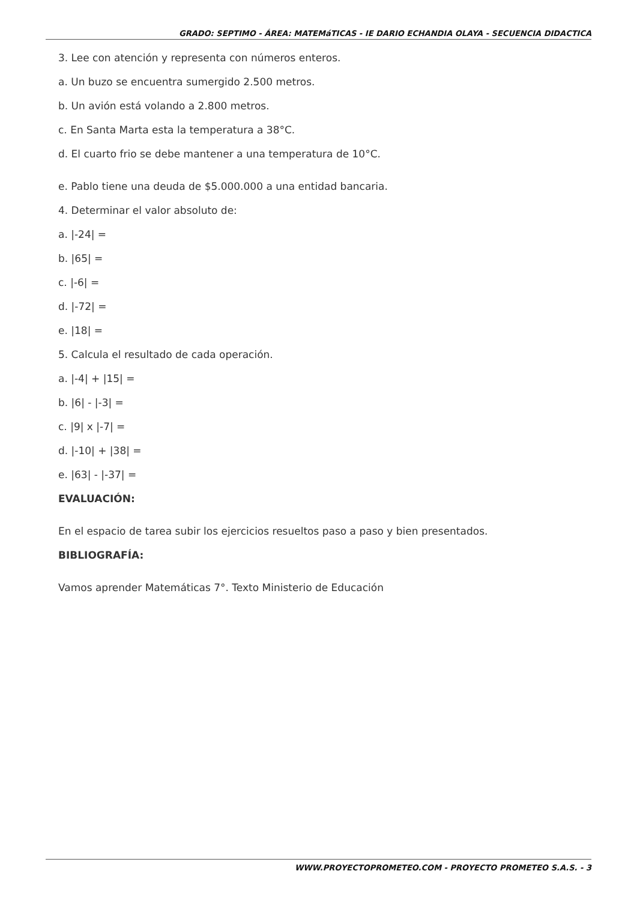GRADO: SEPTIMO - ÁREA: MATEMáTICAS - IE DARIO ECHANDIA OLAYA - SECUENCIA DIDACTICA
3. Lee con atención y representa con números enteros.
a. Un buzo se encuentra sumergido 2.500 metros.
b. Un avión está volando a 2.800 metros.
c. En Santa Marta esta la temperatura a 38°C.
d. El cuarto frio se debe mantener a una temperatura de 10°C.
e. Pablo tiene una deuda de $5.000.000 a una entidad bancaria.
4. Determinar el valor absoluto de:
a. |-24| =
b. |65| =
c. |-6| =
d. |-72| =
e. |18| =
5. Calcula el resultado de cada operación.
a. |-4| + |15| =
b. |6| - |-3| =
c. |9| x |-7| =
d. |-10| + |38| =
e. |63| - |-37| =
EVALUACIÓN:
En el espacio de tarea subir los ejercicios resueltos paso a paso y bien presentados.
BIBLIOGRAFÍA:
Vamos aprender Matemáticas 7°. Texto Ministerio de Educación
WWW.PROYECTOPROMETEO.COM - PROYECTO PROMETEO S.A.S. - 3